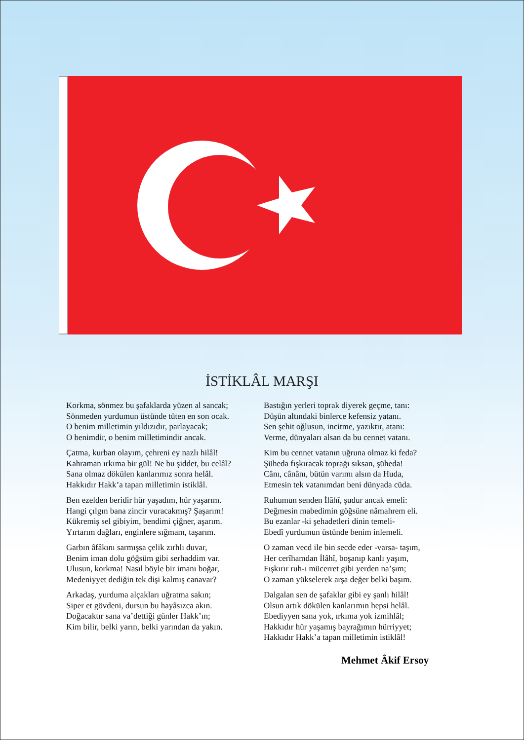İSTİKLÂL MARŞI
Korkma, sönmez bu şafaklarda yüzen al sancak;
Sönmeden yurdumun üstünde tüten en son ocak.
O benim milletimin yıldızıdır, parlayacak;
O benimdir, o benim milletimindir ancak.
Çatma, kurban olayım, çehreni ey nazlı hilâl!
Kahraman ırkıma bir gül! Ne bu şiddet, bu celâl?
Sana olmaz dökülen kanlarımız sonra helâl.
Hakkıdır Hakk’a tapan milletimin istiklâl.
Ben ezelden beridir hür yaşadım, hür yaşarım.
Hangi çılgın bana zincir vuracakmış? Şaşarım!
Kükremiş sel gibiyim, bendimi çiğner, aşarım.
Yırtarım dağları, enginlere sığmam, taşarım.
Garbın âfâkını sarmışsa çelik zırhlı duvar,
Benim iman dolu göğsüm gibi serhaddim var.
Ulusun, korkma! Nasıl böyle bir imanı boğar,
Medeniyyet dediğin tek dişi kalmış canavar?
Arkadaş, yurduma alçakları uğratma sakın;
Siper et gövdeni, dursun bu hayâsızca akın.
Doğacaktır sana va’dettiği günler Hakk’ın;
Kim bilir, belki yarın, belki yarından da yakın.
Bastığın yerleri toprak diyerek geçme, tanı:
Düşün altındaki binlerce kefensiz yatanı.
Sen şehit oğlusun, incitme, yazıktır, atanı:
Verme, dünyaları alsan da bu cennet vatanı.
Kim bu cennet vatanın uğruna olmaz ki feda?
Şüheda fışkıracak toprağı sıksan, şüheda!
Cânı, cânânı, bütün varımı alsın da Huda,
Etmesin tek vatanımdan beni dünyada cüda.
Ruhumun senden İlâhî, şudur ancak emeli:
Değmesin mabedimin göğsüne nâmahrem eli.
Bu ezanlar -ki şehadetleri dinin temeli-
Ebedî yurdumun üstünde benim inlemeli.
O zaman vecd ile bin secde eder -varsa- taşım,
Her cerîhamdan İlâhî, boşanıp kanlı yaşım,
Fışkırır ruh-ı mücerret gibi yerden na’şım;
O zaman yükselerek arşa değer belki başım.
Dalgalan sen de şafaklar gibi ey şanlı hilâl!
Olsun artık dökülen kanlarımın hepsi helâl.
Ebediyyen sana yok, ırkıma yok izmihlâl;
Hakkıdır hür yaşamış bayrağımın hürriyyet;
Hakkıdır Hakk’a tapan milletimin istiklâl!
Mehmet Âkif Ersoy